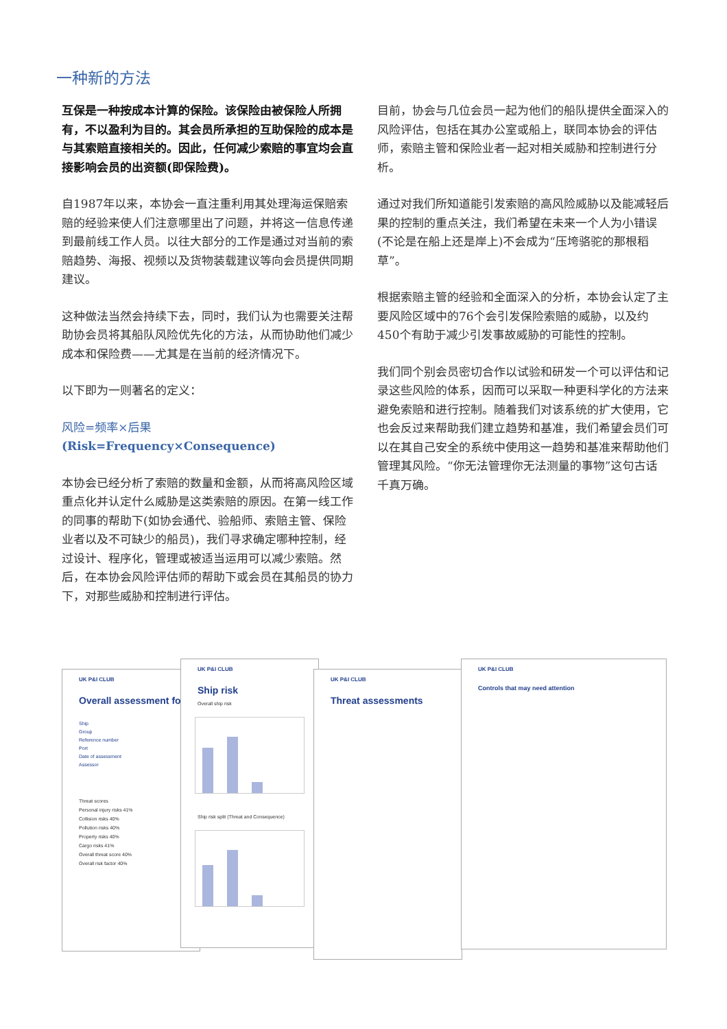一种新的方法
互保是一种按成本计算的保险。该保险由被保险人所拥有，不以盈利为目的。其会员所承担的互助保险的成本是与其索赔直接相关的。因此，任何减少索赔的事宜均会直接影响会员的出资额(即保险费)。
自1987年以来，本协会一直注重利用其处理海运保赔索赔的经验来使人们注意哪里出了问题，并将这一信息传递到最前线工作人员。以往大部分的工作是通过对当前的索赔趋势、海报、视频以及货物装载建议等向会员提供同期建议。
这种做法当然会持续下去，同时，我们认为也需要关注帮助协会员将其船队风险优先化的方法，从而协助他们减少成本和保险费——尤其是在当前的经济情况下。
以下即为一则著名的定义：
风险=频率×后果 (Risk=Frequency×Consequence)
本协会已经分析了索赔的数量和金额，从而将高风险区域重点化并认定什么威胁是这类索赔的原因。在第一线工作的同事的帮助下(如协会通代、验船师、索赔主管、保险业者以及不可缺少的船员)，我们寻求确定哪种控制，经过设计、程序化，管理或被适当运用可以减少索赔。然后，在本协会风险评估师的帮助下或会员在其船员的协力下，对那些威胁和控制进行评估。
目前，协会与几位会员一起为他们的船队提供全面深入的风险评估，包括在其办公室或船上，联同本协会的评估师，索赔主管和保险业者一起对相关威胁和控制进行分析。
通过对我们所知道能引发索赔的高风险威胁以及能减轻后果的控制的重点关注，我们希望在未来一个人为小错误(不论是在船上还是岸上)不会成为“压垮骆驼的那根稻草”。
根据索赔主管的经验和全面深入的分析，本协会认定了主要风险区域中的76个会引发保险索赔的威胁，以及约450个有助于减少引发事故威胁的可能性的控制。
我们同个别会员密切合作以试验和研发一个可以评估和记录这些风险的体系，因而可以采取一种更科学化的方法来避免索赔和进行控制。随着我们对该系统的扩大使用，它也会反过来帮助我们建立趋势和基准，我们希望会员们可以在其自己安全的系统中使用这一趋势和基准来帮助他们管理其风险。“你无法管理你无法测量的事物”这句古话千真万确。
UK P&I CLUB
Overall assessment fo
Ship
Group
Reference number
Port
Date of assessment
Assessor
Threat scores
Personal injury risks 41%
Collision risks 40%
Pollution risks 40%
Property risks 40%
Cargo risks 41%
Overall threat score 40%
Overall risk factor 40%
UK P&I CLUB
Ship risk
Overall ship risk
Ship risk split (Threat and Consequence)
UK P&I CLUB
Threat assessments
UK P&I CLUB
Controls that may need attention